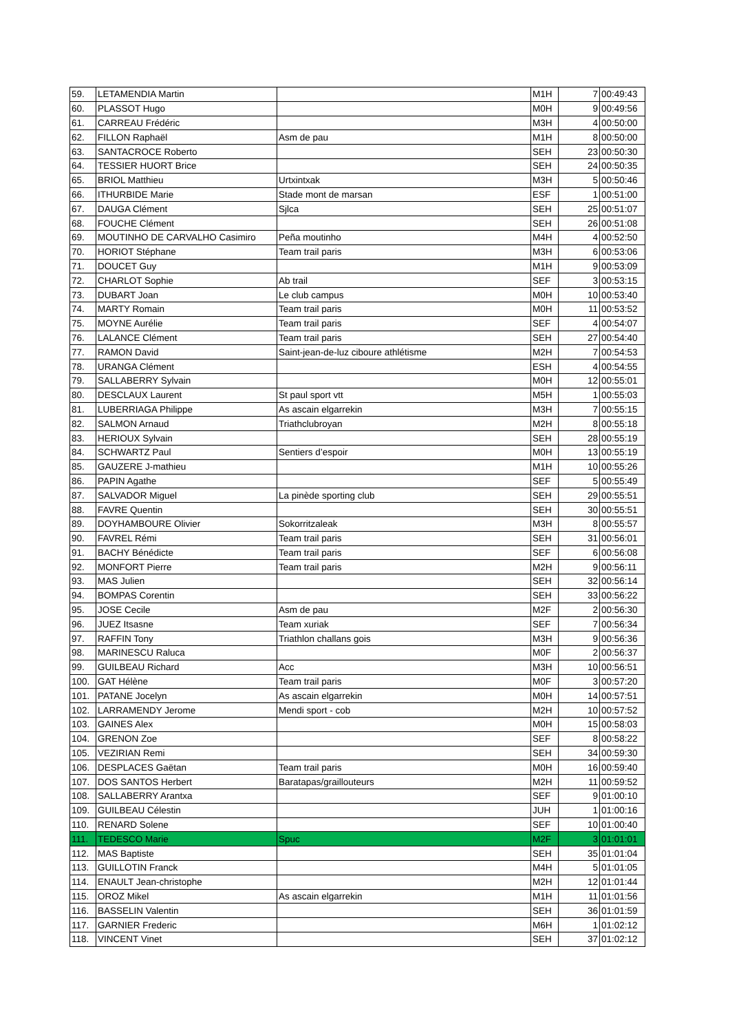| 59. | LETAMENDIA Martin | | M1H | 7 | 00:49:43 |
| 60. | PLASSOT Hugo | | M0H | 9 | 00:49:56 |
| 61. | CARREAU Frédéric | | M3H | 4 | 00:50:00 |
| 62. | FILLON Raphaël | Asm de pau | M1H | 8 | 00:50:00 |
| 63. | SANTACROCE Roberto | | SEH | 23 | 00:50:30 |
| 64. | TESSIER HUORT Brice | | SEH | 24 | 00:50:35 |
| 65. | BRIOL Matthieu | Urtxintxak | M3H | 5 | 00:50:46 |
| 66. | ITHURBIDE Marie | Stade mont de marsan | ESF | 1 | 00:51:00 |
| 67. | DAUGA Clément | Sjlca | SEH | 25 | 00:51:07 |
| 68. | FOUCHE Clément | | SEH | 26 | 00:51:08 |
| 69. | MOUTINHO DE CARVALHO Casimiro | Peña moutinho | M4H | 4 | 00:52:50 |
| 70. | HORIOT Stéphane | Team trail paris | M3H | 6 | 00:53:06 |
| 71. | DOUCET Guy | | M1H | 9 | 00:53:09 |
| 72. | CHARLOT Sophie | Ab trail | SEF | 3 | 00:53:15 |
| 73. | DUBART Joan | Le club campus | M0H | 10 | 00:53:40 |
| 74. | MARTY Romain | Team trail paris | M0H | 11 | 00:53:52 |
| 75. | MOYNE Aurélie | Team trail paris | SEF | 4 | 00:54:07 |
| 76. | LALANCE Clément | Team trail paris | SEH | 27 | 00:54:40 |
| 77. | RAMON David | Saint-jean-de-luz ciboure athlétisme | M2H | 7 | 00:54:53 |
| 78. | URANGA Clément | | ESH | 4 | 00:54:55 |
| 79. | SALLABERRY Sylvain | | M0H | 12 | 00:55:01 |
| 80. | DESCLAUX Laurent | St paul sport vtt | M5H | 1 | 00:55:03 |
| 81. | LUBERRIAGA Philippe | As ascain elgarrekin | M3H | 7 | 00:55:15 |
| 82. | SALMON Arnaud | Triathclubroyan | M2H | 8 | 00:55:18 |
| 83. | HERIOUX Sylvain | | SEH | 28 | 00:55:19 |
| 84. | SCHWARTZ Paul | Sentiers d’espoir | M0H | 13 | 00:55:19 |
| 85. | GAUZERE J-mathieu | | M1H | 10 | 00:55:26 |
| 86. | PAPIN Agathe | | SEF | 5 | 00:55:49 |
| 87. | SALVADOR Miguel | La pinède sporting club | SEH | 29 | 00:55:51 |
| 88. | FAVRE Quentin | | SEH | 30 | 00:55:51 |
| 89. | DOYHAMBOURE Olivier | Sokorritzaleak | M3H | 8 | 00:55:57 |
| 90. | FAVREL Rémi | Team trail paris | SEH | 31 | 00:56:01 |
| 91. | BACHY Bénédicte | Team trail paris | SEF | 6 | 00:56:08 |
| 92. | MONFORT Pierre | Team trail paris | M2H | 9 | 00:56:11 |
| 93. | MAS Julien | | SEH | 32 | 00:56:14 |
| 94. | BOMPAS Corentin | | SEH | 33 | 00:56:22 |
| 95. | JOSE Cecile | Asm de pau | M2F | 2 | 00:56:30 |
| 96. | JUEZ Itsasne | Team xuriak | SEF | 7 | 00:56:34 |
| 97. | RAFFIN Tony | Triathlon challans gois | M3H | 9 | 00:56:36 |
| 98. | MARINESCU Raluca | | M0F | 2 | 00:56:37 |
| 99. | GUILBEAU Richard | Acc | M3H | 10 | 00:56:51 |
| 100. | GAT Hélène | Team trail paris | M0F | 3 | 00:57:20 |
| 101. | PATANE Jocelyn | As ascain elgarrekin | M0H | 14 | 00:57:51 |
| 102. | LARRAMENDY Jerome | Mendi sport - cob | M2H | 10 | 00:57:52 |
| 103. | GAINES Alex | | M0H | 15 | 00:58:03 |
| 104. | GRENON Zoe | | SEF | 8 | 00:58:22 |
| 105. | VEZIRIAN Remi | | SEH | 34 | 00:59:30 |
| 106. | DESPLACES Gaëtan | Team trail paris | M0H | 16 | 00:59:40 |
| 107. | DOS SANTOS Herbert | Baratapas/graillouteurs | M2H | 11 | 00:59:52 |
| 108. | SALLABERRY Arantxa | | SEF | 9 | 01:00:10 |
| 109. | GUILBEAU Célestin | | JUH | 1 | 01:00:16 |
| 110. | RENARD Solene | | SEF | 10 | 01:00:40 |
| 111. | TEDESCO Marie | Spuc | M2F | 3 | 01:01:01 |
| 112. | MAS Baptiste | | SEH | 35 | 01:01:04 |
| 113. | GUILLOTIN Franck | | M4H | 5 | 01:01:05 |
| 114. | ENAULT Jean-christophe | | M2H | 12 | 01:01:44 |
| 115. | OROZ Mikel | As ascain elgarrekin | M1H | 11 | 01:01:56 |
| 116. | BASSELIN Valentin | | SEH | 36 | 01:01:59 |
| 117. | GARNIER Frederic | | M6H | 1 | 01:02:12 |
| 118. | VINCENT Vinet | | SEH | 37 | 01:02:12 |